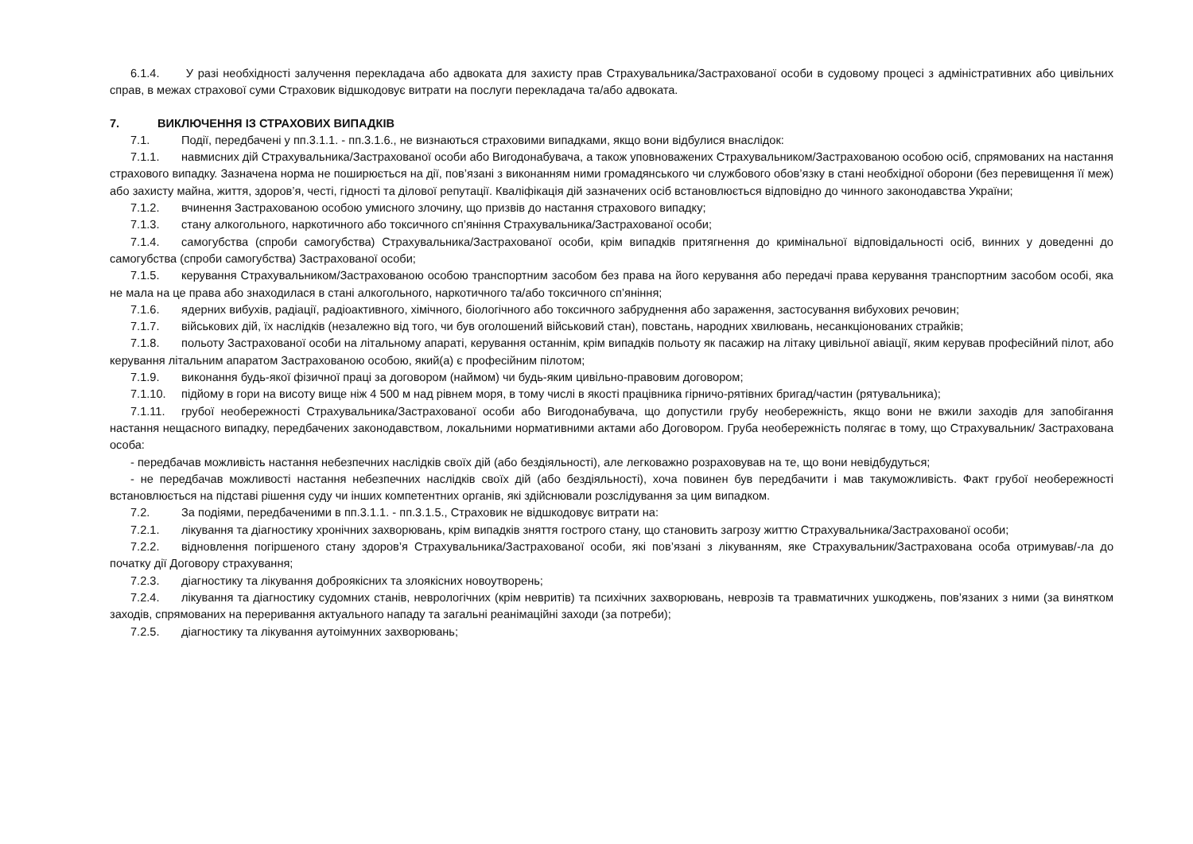6.1.4. У разі необхідності залучення перекладача або адвоката для захисту прав Страхувальника/Застрахованої особи в судовому процесі з адміністративних або цивільних справ, в межах страхової суми Страховик відшкодовує витрати на послуги перекладача та/або адвоката.
7. ВИКЛЮЧЕННЯ ІЗ СТРАХОВИХ ВИПАДКІВ
7.1. Події, передбачені у пп.3.1.1. - пп.3.1.6., не визнаються страховими випадками, якщо вони відбулися внаслідок:
7.1.1. навмисних дій Страхувальника/Застрахованої особи або Вигодонабувача, а також уповноважених Страхувальником/Застрахованою особою осіб, спрямованих на настання страхового випадку. Зазначена норма не поширюється на дії, пов’язані з виконанням ними громадянського чи службового обов’язку в стані необхідної оборони (без перевищення її меж) або захисту майна, життя, здоров’я, честі, гідності та ділової репутації. Кваліфікація дій зазначених осіб встановлюється відповідно до чинного законодавства України;
7.1.2. вчинення Застрахованою особою умисного злочину, що призвів до настання страхового випадку;
7.1.3. стану алкогольного, наркотичного або токсичного сп’яніння Страхувальника/Застрахованої особи;
7.1.4. самогубства (спроби самогубства) Страхувальника/Застрахованої особи, крім випадків притягнення до кримінальної відповідальності осіб, винних у доведенні до самогубства (спроби самогубства) Застрахованої особи;
7.1.5. керування Страхувальником/Застрахованою особою транспортним засобом без права на його керування або передачі права керування транспортним засобом особі, яка не мала на це права або знаходилася в стані алкогольного, наркотичного та/або токсичного сп’яніння;
7.1.6. ядерних вибухів, радіації, радіоактивного, хімічного, біологічного або токсичного забруднення або зараження, застосування вибухових речовин;
7.1.7. військових дій, їх наслідків (незалежно від того, чи був оголошений військовий стан), повстань, народних хвилювань, несанкціонованих страйків;
7.1.8. польоту Застрахованої особи на літальному апараті, керування останнім, крім випадків польоту як пасажир на літаку цивільної авіації, яким керував професійний пілот, або керування літальним апаратом Застрахованою особою, який(а) є професійним пілотом;
7.1.9. виконання будь-якої фізичної праці за договором (наймом) чи будь-яким цивільно-правовим договором;
7.1.10. підйому в гори на висоту вище ніж 4 500 м над рівнем моря, в тому числі в якості працівника гірничо-рятівних бригад/частин (рятувальника);
7.1.11. грубої необережності Страхувальника/Застрахованої особи або Вигодонабувача, що допустили грубу необережність, якщо вони не вжили заходів для запобігання настання нещасного випадку, передбачених законодавством, локальними нормативними актами або Договором. Груба необережність полягає в тому, що Страхувальник/ Застрахована особа:
- передбачав можливість настання небезпечних наслідків своїх дій (або бездіяльності), але легковажно розраховував на те, що вони невідбудуться;
- не передбачав можливості настання небезпечних наслідків своїх дій (або бездіяльності), хоча повинен був передбачити і мав такуможливість. Факт грубої необережності встановлюється на підставі рішення суду чи інших компетентних органів, які здійснювали розслідування за цим випадком.
7.2. За подіями, передбаченими в пп.3.1.1. - пп.3.1.5., Страховик не відшкодовує витрати на:
7.2.1. лікування та діагностику хронічних захворювань, крім випадків зняття гострого стану, що становить загрозу життю Страхувальника/Застрахованої особи;
7.2.2. відновлення погіршеного стану здоров’я Страхувальника/Застрахованої особи, які пов’язані з лікуванням, яке Страхувальник/Застрахована особа отримував/-ла до початку дії Договору страхування;
7.2.3. діагностику та лікування доброякісних та злоякісних новоутворень;
7.2.4. лікування та діагностику судомних станів, неврологічних (крім невритів) та психічних захворювань, неврозів та травматичних ушкоджень, пов’язаних з ними (за винятком заходів, спрямованих на переривання актуального нападу та загальні реанімаційні заходи (за потреби);
7.2.5. діагностику та лікування аутоімунних захворювань;